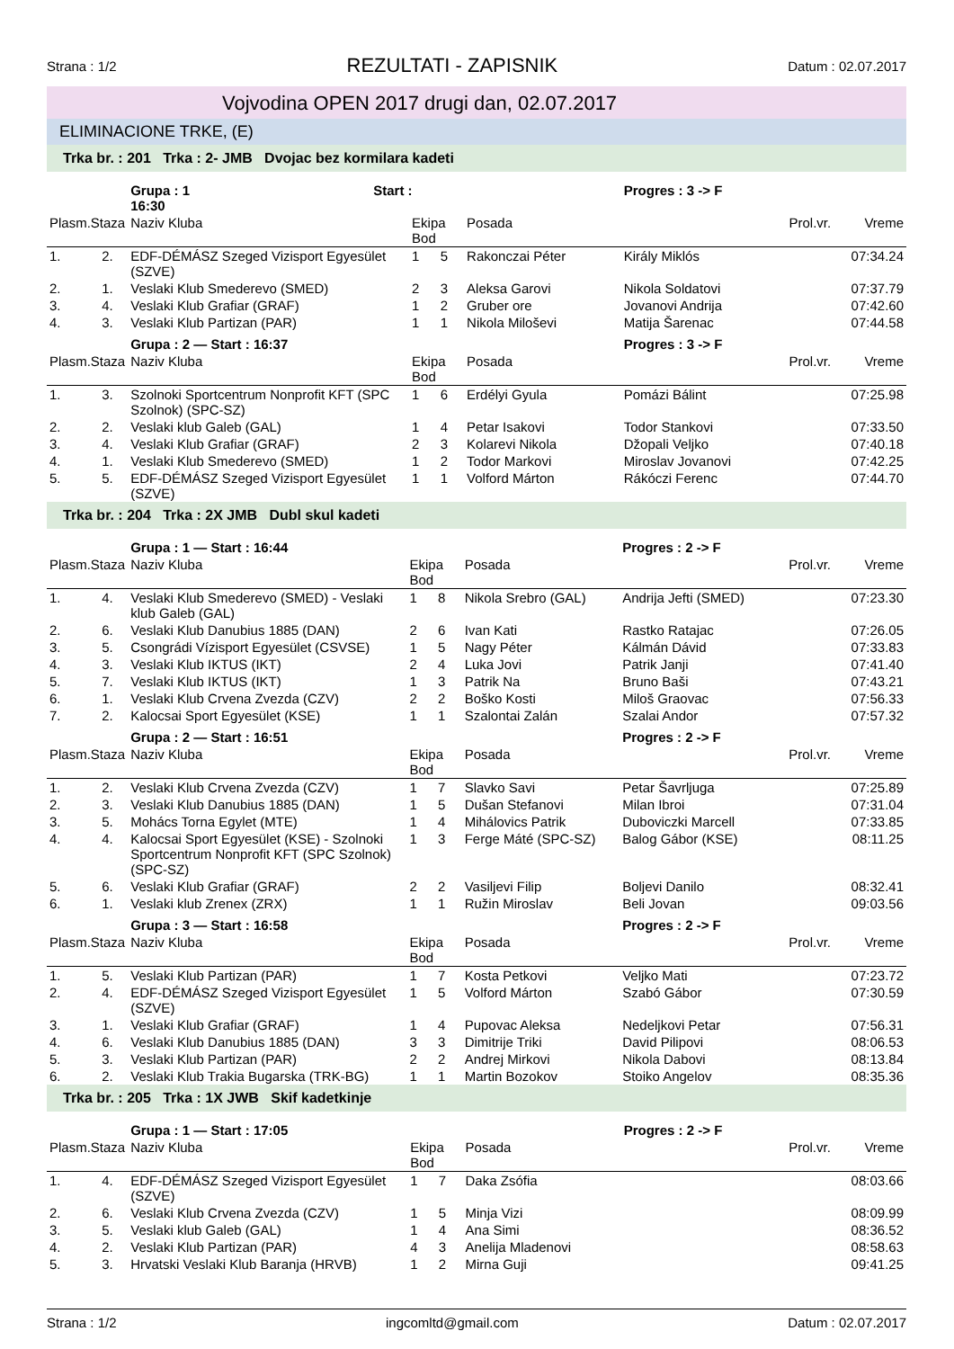Strana : 1/2 REZULTATI - ZAPISNIK Datum : 02.07.2017
Vojvodina OPEN 2017 drugi dan, 02.07.2017
ELIMINACIONE TRKE, (E)
Trka br. : 201 Trka : 2- JMB Dvojac bez kormilara kadeti
| | | Grupa : 1 Start : 16:30 | | | | Progres : 3 -> F | | |
| Plasm.Staza | | Naziv Kluba | Ekipa Bod | | Posada | | Prol.vr. | Vreme |
| 1. | 2. | EDF-DÉMÁSZ Szeged Vizisport Egyesület (SZVE) | 1 | 5 | Rakonczai Péter | Király Miklós | | 07:34.24 |
| 2. | 1. | Veslaki Klub Smederevo (SMED) | 2 | 3 | Aleksa Garovi | Nikola Soldatovi | | 07:37.79 |
| 3. | 4. | Veslaki Klub Grafiar (GRAF) | 1 | 2 | Gruber ore | Jovanovi Andrija | | 07:42.60 |
| 4. | 3. | Veslaki Klub Partizan (PAR) | 1 | 1 | Nikola Miloševi | Matija Šarenac | | 07:44.58 |
| | | Grupa : 2 — Start : 16:37 | | | | Progres : 3 -> F | | |
| Plasm.Staza | | Naziv Kluba | Ekipa Bod | | Posada | | Prol.vr. | Vreme |
| 1. | 3. | Szolnoki Sportcentrum Nonprofit KFT (SPC Szolnok) (SPC-SZ) | 1 | 6 | Erdélyi Gyula | Pomázi Bálint | | 07:25.98 |
| 2. | 2. | Veslaki klub Galeb (GAL) | 1 | 4 | Petar Isakovi | Todor Stankovi | | 07:33.50 |
| 3. | 4. | Veslaki Klub Grafiar (GRAF) | 2 | 3 | Kolarevi Nikola | Džopali Veljko | | 07:40.18 |
| 4. | 1. | Veslaki Klub Smederevo (SMED) | 1 | 2 | Todor Markovi | Miroslav Jovanovi | | 07:42.25 |
| 5. | 5. | EDF-DÉMÁSZ Szeged Vizisport Egyesület (SZVE) | 1 | 1 | Volford Márton | Rákóczi Ferenc | | 07:44.70 |
Trka br. : 204 Trka : 2X JMB Dubl skul kadeti
| | | Grupa : 1 — Start : 16:44 | | | | Progres : 2 -> F | | |
| Plasm.Staza | | Naziv Kluba | Ekipa Bod | | Posada | | Prol.vr. | Vreme |
| 1. | 4. | Veslaki Klub Smederevo (SMED) - Veslaki klub Galeb (GAL) | 1 | 8 | Nikola Srebro (GAL) | Andrija Jefti (SMED) | | 07:23.30 |
| 2. | 6. | Veslaki Klub Danubius 1885 (DAN) | 2 | 6 | Ivan Kati | Rastko Ratajac | | 07:26.05 |
| 3. | 5. | Csongrádi Vízisport Egyesület (CSVSE) | 1 | 5 | Nagy Péter | Kálmán Dávid | | 07:33.83 |
| 4. | 3. | Veslaki Klub IKTUS (IKT) | 2 | 4 | Luka Jovi | Patrik Janji | | 07:41.40 |
| 5. | 7. | Veslaki Klub IKTUS (IKT) | 1 | 3 | Patrik Na | Bruno Baši | | 07:43.21 |
| 6. | 1. | Veslaki Klub Crvena Zvezda (CZV) | 2 | 2 | Boško Kosti | Miloš Graovac | | 07:56.33 |
| 7. | 2. | Kalocsai Sport Egyesület (KSE) | 1 | 1 | Szalontai Zalán | Szalai Andor | | 07:57.32 |
| | | Grupa : 2 — Start : 16:51 | | | | Progres : 2 -> F | | |
| Plasm.Staza | | Naziv Kluba | Ekipa Bod | | Posada | | Prol.vr. | Vreme |
| 1. | 2. | Veslaki Klub Crvena Zvezda (CZV) | 1 | 7 | Slavko Savi | Petar Šavrljuga | | 07:25.89 |
| 2. | 3. | Veslaki Klub Danubius 1885 (DAN) | 1 | 5 | Dušan Stefanovi | Milan Ibroi | | 07:31.04 |
| 3. | 5. | Mohács Torna Egylet (MTE) | 1 | 4 | Mihálovics Patrik | Duboviczki Marcell | | 07:33.85 |
| 4. | 4. | Kalocsai Sport Egyesület (KSE) - Szolnoki Sportcentrum Nonprofit KFT (SPC Szolnok) (SPC-SZ) | 1 | 3 | Ferge Máté (SPC-SZ) | Balog Gábor (KSE) | | 08:11.25 |
| 5. | 6. | Veslaki Klub Grafiar (GRAF) | 2 | 2 | Vasiljevi Filip | Boljevi Danilo | | 08:32.41 |
| 6. | 1. | Veslaki klub Zrenex (ZRX) | 1 | 1 | Ružin Miroslav | Beli Jovan | | 09:03.56 |
| | | Grupa : 3 — Start : 16:58 | | | | Progres : 2 -> F | | |
| Plasm.Staza | | Naziv Kluba | Ekipa Bod | | Posada | | Prol.vr. | Vreme |
| 1. | 5. | Veslaki Klub Partizan (PAR) | 1 | 7 | Kosta Petkovi | Veljko Mati | | 07:23.72 |
| 2. | 4. | EDF-DÉMÁSZ Szeged Vizisport Egyesület (SZVE) | 1 | 5 | Volford Márton | Szabó Gábor | | 07:30.59 |
| 3. | 1. | Veslaki Klub Grafiar (GRAF) | 1 | 4 | Pupovac Aleksa | Nedeljkovi Petar | | 07:56.31 |
| 4. | 6. | Veslaki Klub Danubius 1885 (DAN) | 3 | 3 | Dimitrije Triki | David Pilipovi | | 08:06.53 |
| 5. | 3. | Veslaki Klub Partizan (PAR) | 2 | 2 | Andrej Mirkovi | Nikola Dabovi | | 08:13.84 |
| 6. | 2. | Veslaki Klub Trakia Bugarska (TRK-BG) | 1 | 1 | Martin Bozokov | Stoiko Angelov | | 08:35.36 |
Trka br. : 205 Trka : 1X JWB Skif kadetkinje
| | | Grupa : 1 — Start : 17:05 | | | | Progres : 2 -> F | | |
| Plasm.Staza | | Naziv Kluba | Ekipa Bod | | Posada | | Prol.vr. | Vreme |
| 1. | 4. | EDF-DÉMÁSZ Szeged Vizisport Egyesület (SZVE) | 1 | 7 | Daka Zsófia | | | 08:03.66 |
| 2. | 6. | Veslaki Klub Crvena Zvezda (CZV) | 1 | 5 | Minja Vizi | | | 08:09.99 |
| 3. | 5. | Veslaki klub Galeb (GAL) | 1 | 4 | Ana Simi | | | 08:36.52 |
| 4. | 2. | Veslaki Klub Partizan (PAR) | 4 | 3 | Anelija Mladenovi | | | 08:58.63 |
| 5. | 3. | Hrvatski Veslaki Klub Baranja (HRVB) | 1 | 2 | Mirna Guji | | | 09:41.25 |
Strana : 1/2 ingcomltd@gmail.com Datum : 02.07.2017